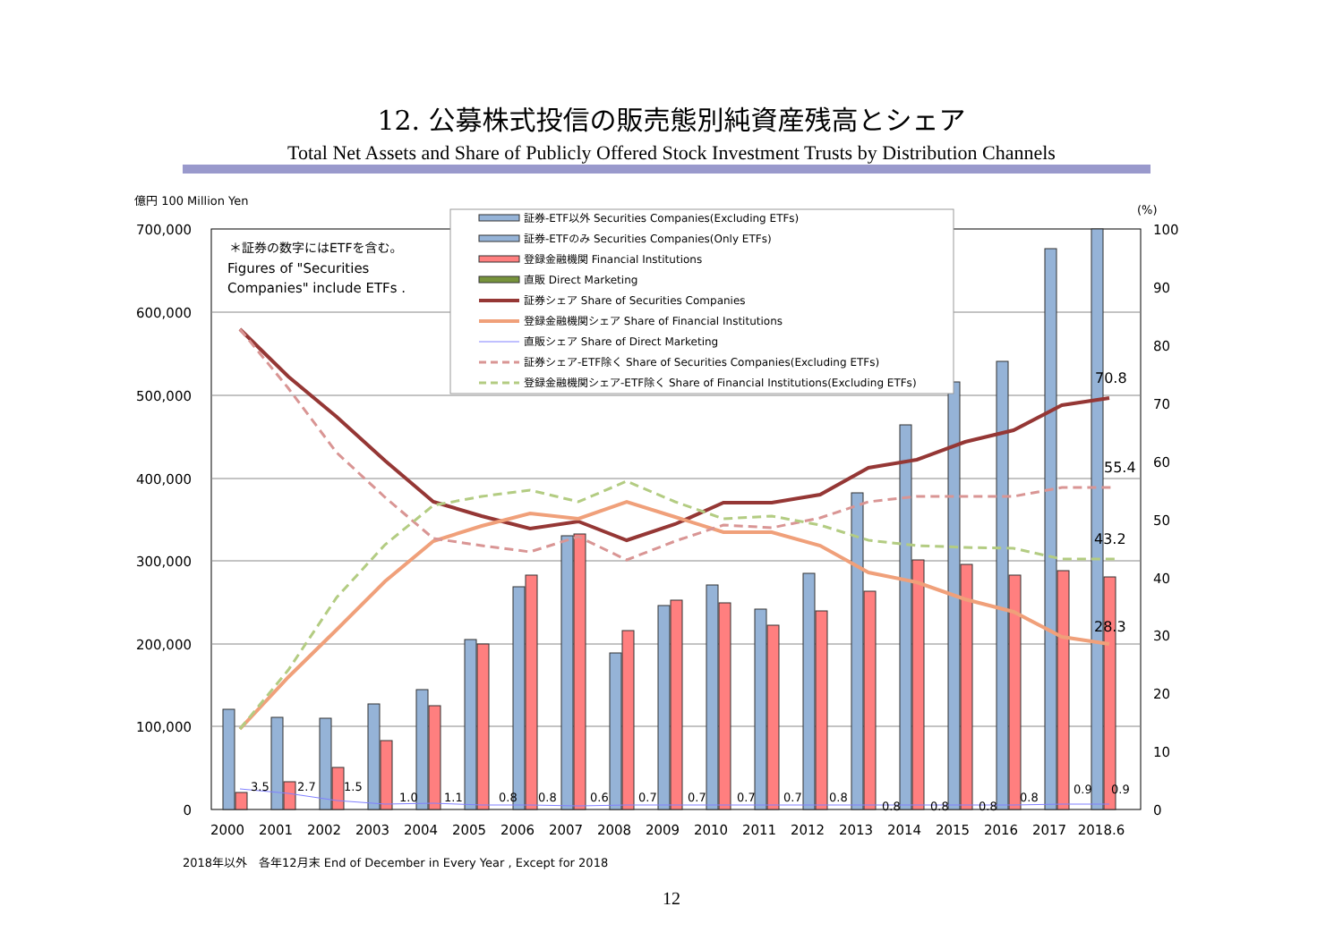12. 公募株式投信の販売態別純資産残高とシェア
Total Net Assets and Share of Publicly Offered Stock Investment Trusts by Distribution Channels
億円 100 Million Yen
(%)
700,000
600,000
500,000
400,000
300,000
200,000
100,000
0
100
90
80
70
60
50
40
30
20
10
0
3.5
2.7
1.5
1.0
1.1
0.8
0.8
0.6
0.7
0.7
0.7
0.7
0.8
0.8
0.8
0.8
0.8
0.9
0.9
70.8
55.4
43.2
28.3
2000
2001
2002
2003
2004
2005
2006
2007
2008
2009
2010
2011
2012
2013
2014
2015
2016
2017
2018.6
＊証券の数字にはETFを含む。
Figures of "Securities
Companies" include ETFs .
証券-ETF以外 Securities Companies(Excluding ETFs)
証券-ETFのみ Securities Companies(Only ETFs)
登録金融機関 Financial Institutions
直販 Direct Marketing
証券シェア Share of Securities Companies
登録金融機関シェア Share of Financial Institutions
直販シェア Share of Direct Marketing
証券シェア-ETF除く Share of Securities Companies(Excluding ETFs)
登録金融機関シェア-ETF除く Share of Financial Institutions(Excluding ETFs)
2018年以外　各年12月末 End of December in Every Year , Except for 2018
12